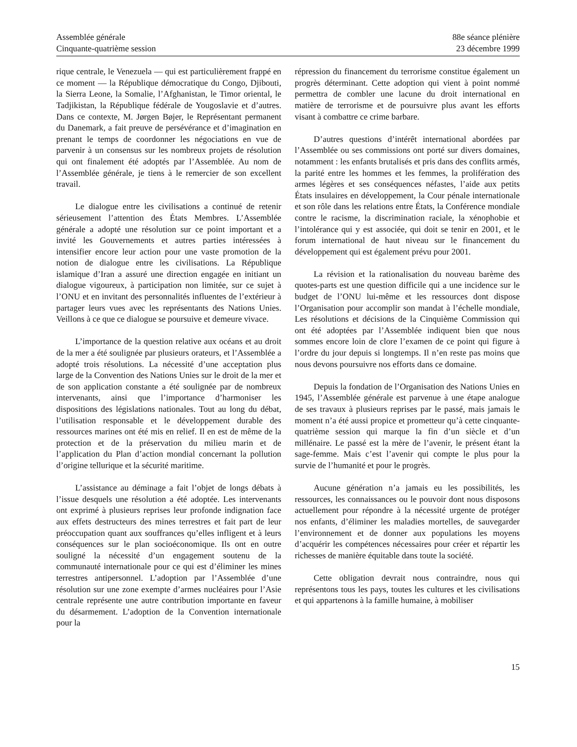Assemblée générale
Cinquante-quatrième session
88e séance plénière
23 décembre 1999
rique centrale, le Venezuela — qui est particulièrement frappé en ce moment — la République démocratique du Congo, Djibouti, la Sierra Leone, la Somalie, l’Afghanistan, le Timor oriental, le Tadjikistan, la République fédérale de Yougoslavie et d’autres. Dans ce contexte, M. Jørgen Bøjer, le Représentant permanent du Danemark, a fait preuve de persévérance et d’imagination en prenant le temps de coordonner les négociations en vue de parvenir à un consensus sur les nombreux projets de résolution qui ont finalement été adoptés par l’Assemblée. Au nom de l’Assemblée générale, je tiens à le remercier de son excellent travail.
Le dialogue entre les civilisations a continué de retenir sérieusement l’attention des États Membres. L’Assemblée générale a adopté une résolution sur ce point important et a invité les Gouvernements et autres parties intéressées à intensifier encore leur action pour une vaste promotion de la notion de dialogue entre les civilisations. La République islamique d’Iran a assuré une direction engagée en initiant un dialogue vigoureux, à participation non limitée, sur ce sujet à l’ONU et en invitant des personnalités influentes de l’extérieur à partager leurs vues avec les représentants des Nations Unies. Veillons à ce que ce dialogue se poursuive et demeure vivace.
L’importance de la question relative aux océans et au droit de la mer a été soulignée par plusieurs orateurs, et l’Assemblée a adopté trois résolutions. La nécessité d’une acceptation plus large de la Convention des Nations Unies sur le droit de la mer et de son application constante a été soulignée par de nombreux intervenants, ainsi que l’importance d’harmoniser les dispositions des législations nationales. Tout au long du débat, l’utilisation responsable et le développement durable des ressources marines ont été mis en relief. Il en est de même de la protection et de la préservation du milieu marin et de l’application du Plan d’action mondial concernant la pollution d’origine tellurique et la sécurité maritime.
L’assistance au déminage a fait l’objet de longs débats à l’issue desquels une résolution a été adoptée. Les intervenants ont exprimé à plusieurs reprises leur profonde indignation face aux effets destructeurs des mines terrestres et fait part de leur préoccupation quant aux souffrances qu’elles infligent et à leurs conséquences sur le plan socioéconomique. Ils ont en outre souligné la nécessité d’un engagement soutenu de la communauté internationale pour ce qui est d’éliminer les mines terrestres antipersonnel. L’adoption par l’Assemblée d’une résolution sur une zone exempte d’armes nucléaires pour l’Asie centrale représente une autre contribution importante en faveur du désarmement. L’adoption de la Convention internationale pour la
répression du financement du terrorisme constitue également un progrès déterminant. Cette adoption qui vient à point nommé permettra de combler une lacune du droit international en matière de terrorisme et de poursuivre plus avant les efforts visant à combattre ce crime barbare.
D’autres questions d’intérêt international abordées par l’Assemblée ou ses commissions ont porté sur divers domaines, notamment : les enfants brutalisés et pris dans des conflits armés, la parité entre les hommes et les femmes, la prolifération des armes légères et ses conséquences néfastes, l’aide aux petits États insulaires en développement, la Cour pénale internationale et son rôle dans les relations entre États, la Conférence mondiale contre le racisme, la discrimination raciale, la xénophobie et l’intolérance qui y est associée, qui doit se tenir en 2001, et le forum international de haut niveau sur le financement du développement qui est également prévu pour 2001.
La révision et la rationalisation du nouveau barème des quotes-parts est une question difficile qui a une incidence sur le budget de l’ONU lui-même et les ressources dont dispose l’Organisation pour accomplir son mandat à l’échelle mondiale, Les résolutions et décisions de la Cinquième Commission qui ont été adoptées par l’Assemblée indiquent bien que nous sommes encore loin de clore l’examen de ce point qui figure à l’ordre du jour depuis si longtemps. Il n’en reste pas moins que nous devons poursuivre nos efforts dans ce domaine.
Depuis la fondation de l’Organisation des Nations Unies en 1945, l’Assemblée générale est parvenue à une étape analogue de ses travaux à plusieurs reprises par le passé, mais jamais le moment n’a été aussi propice et prometteur qu’à cette cinquante-quatrième session qui marque la fin d’un siècle et d’un millénaire. Le passé est la mère de l’avenir, le présent étant la sage-femme. Mais c’est l’avenir qui compte le plus pour la survie de l’humanité et pour le progrès.
Aucune génération n’a jamais eu les possibilités, les ressources, les connaissances ou le pouvoir dont nous disposons actuellement pour répondre à la nécessité urgente de protéger nos enfants, d’éliminer les maladies mortelles, de sauvegarder l’environnement et de donner aux populations les moyens d’acquérir les compétences nécessaires pour créer et répartir les richesses de manière équitable dans toute la société.
Cette obligation devrait nous contraindre, nous qui représentons tous les pays, toutes les cultures et les civilisations et qui appartenons à la famille humaine, à mobiliser
15